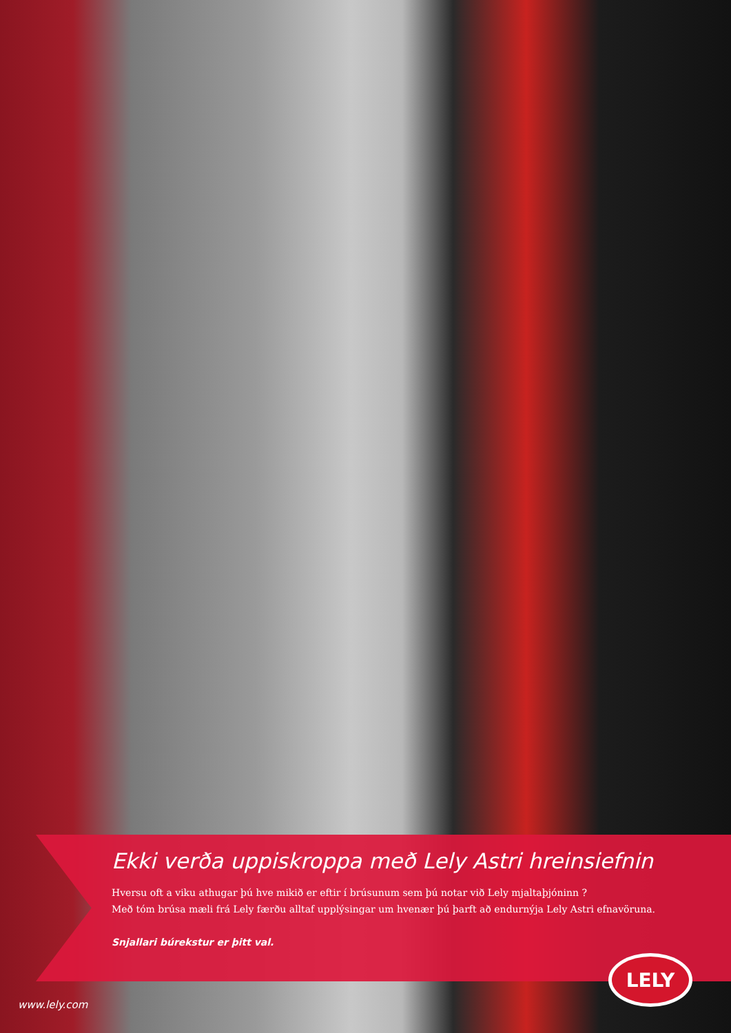Ekki verða uppiskroppa með Lely Astri hreinsiefnin
Hversu oft a viku athugar þú hve mikið er eftir í brúsunum sem þú notar við Lely mjaltaþjóninn ?
Með tóm brúsa mæli frá Lely færðu alltaf upplýsingar um hvenær þú þarft að endurnýja Lely Astri efnavöruna.
Snjallari búrekstur er þitt val.
www.lely.com
LELY